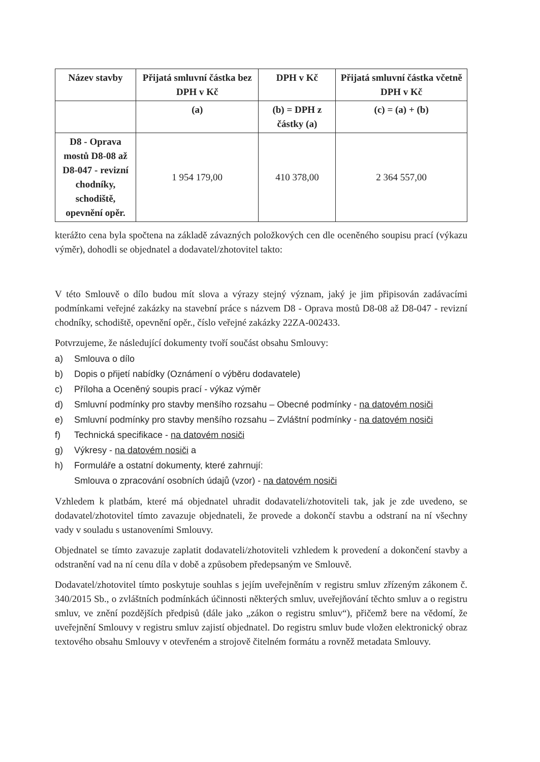| Název stavby | Přijatá smluvní částka bez DPH v Kč | DPH v Kč | Přijatá smluvní částka včetně DPH v Kč |
| --- | --- | --- | --- |
| | (a) | (b) = DPH z částky (a) | (c) = (a) + (b) |
| D8 - Oprava mostů D8-08 až D8-047 - revizní chodníky, schodiště, opevnění opěr. | 1 954 179,00 | 410 378,00 | 2 364 557,00 |
kterážto cena byla spočtena na základě závazných položkových cen dle oceněného soupisu prací (výkazu výměr), dohodli se objednatel a dodavatel/zhotovitel takto:
V této Smlouvě o dílo budou mít slova a výrazy stejný význam, jaký je jim připisován zadávacími podmínkami veřejné zakázky na stavební práce s názvem D8 - Oprava mostů D8-08 až D8-047 - revizní chodníky, schodiště, opevnění opěr., číslo veřejné zakázky 22ZA-002433.
Potvrzujeme, že následující dokumenty tvoří součást obsahu Smlouvy:
a) Smlouva o dílo
b) Dopis o přijetí nabídky (Oznámení o výběru dodavatele)
c) Příloha a Oceněný soupis prací - výkaz výměr
d) Smluvní podmínky pro stavby menšího rozsahu – Obecné podmínky - na datovém nosiči
e) Smluvní podmínky pro stavby menšího rozsahu – Zvláštní podmínky - na datovém nosiči
f) Technická specifikace - na datovém nosiči
g) Výkresy - na datovém nosiči a
h) Formuláře a ostatní dokumenty, které zahrnují:
Smlouva o zpracování osobních údajů (vzor) - na datovém nosiči
Vzhledem k platbám, které má objednatel uhradit dodavateli/zhotoviteli tak, jak je zde uvedeno, se dodavatel/zhotovitel tímto zavazuje objednateli, že provede a dokončí stavbu a odstraní na ní všechny vady v souladu s ustanoveními Smlouvy.
Objednatel se tímto zavazuje zaplatit dodavateli/zhotoviteli vzhledem k provedení a dokončení stavby a odstranění vad na ní cenu díla v době a způsobem předepsaným ve Smlouvě.
Dodavatel/zhotovitel tímto poskytuje souhlas s jejím uveřejněním v registru smluv zřízeným zákonem č. 340/2015 Sb., o zvláštních podmínkách účinnosti některých smluv, uveřejňování těchto smluv a o registru smluv, ve znění pozdějších předpisů (dále jako „zákon o registru smluv“), přičemž bere na vědomí, že uveřejnění Smlouvy v registru smluv zajistí objednatel. Do registru smluv bude vložen elektronický obraz textového obsahu Smlouvy v otevřeném a strojově čitelném formátu a rovněž metadata Smlouvy.